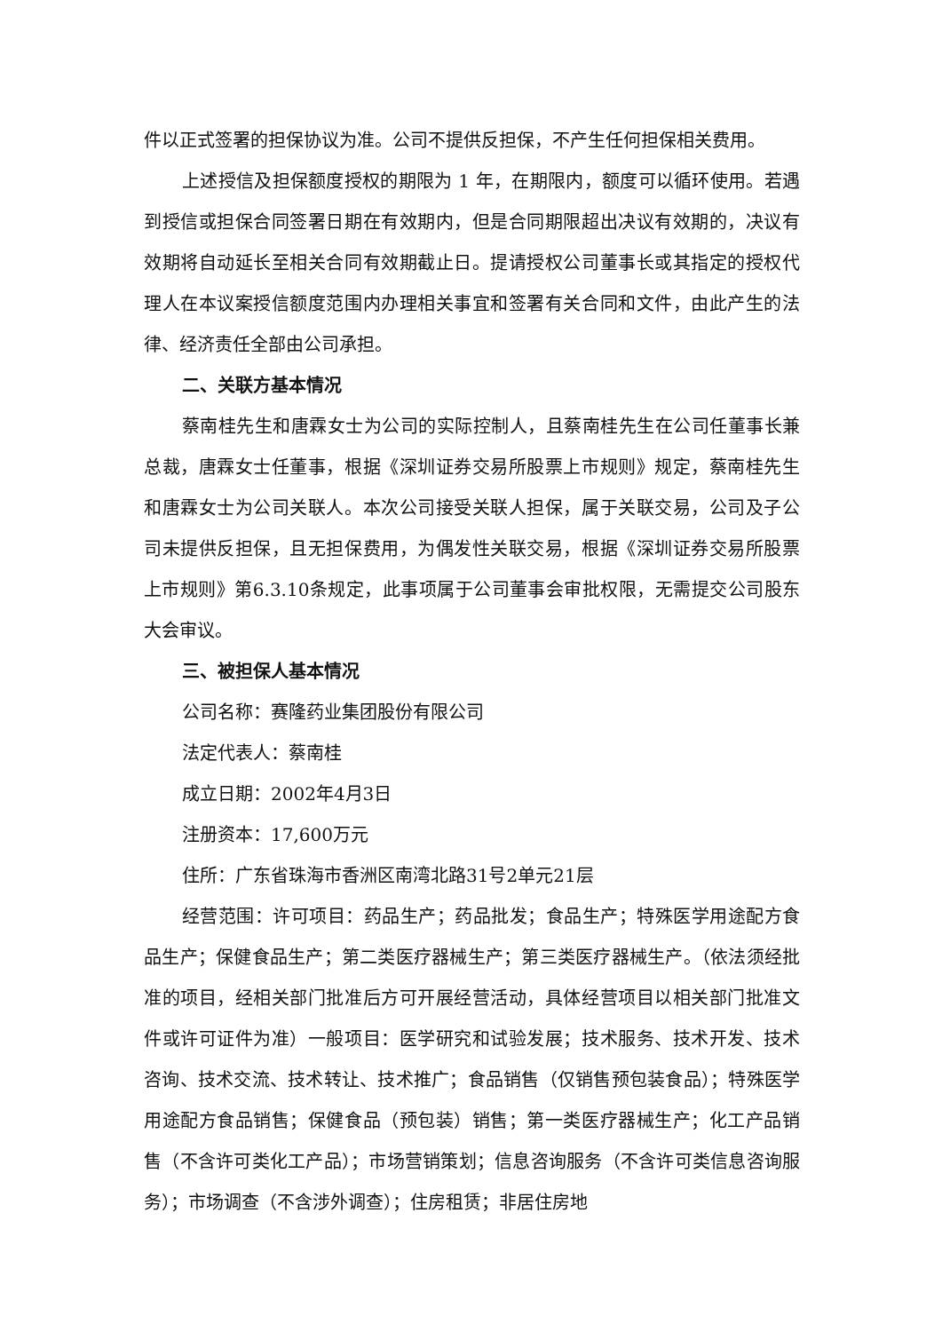件以正式签署的担保协议为准。公司不提供反担保，不产生任何担保相关费用。
上述授信及担保额度授权的期限为 1 年，在期限内，额度可以循环使用。若遇到授信或担保合同签署日期在有效期内，但是合同期限超出决议有效期的，决议有效期将自动延长至相关合同有效期截止日。提请授权公司董事长或其指定的授权代理人在本议案授信额度范围内办理相关事宜和签署有关合同和文件，由此产生的法律、经济责任全部由公司承担。
二、关联方基本情况
蔡南桂先生和唐霖女士为公司的实际控制人，且蔡南桂先生在公司任董事长兼总裁，唐霖女士任董事，根据《深圳证券交易所股票上市规则》规定，蔡南桂先生和唐霖女士为公司关联人。本次公司接受关联人担保，属于关联交易，公司及子公司未提供反担保，且无担保费用，为偶发性关联交易，根据《深圳证券交易所股票上市规则》第6.3.10条规定，此事项属于公司董事会审批权限，无需提交公司股东大会审议。
三、被担保人基本情况
公司名称：赛隆药业集团股份有限公司
法定代表人：蔡南桂
成立日期：2002年4月3日
注册资本：17,600万元
住所：广东省珠海市香洲区南湾北路31号2单元21层
经营范围：许可项目：药品生产；药品批发；食品生产；特殊医学用途配方食品生产；保健食品生产；第二类医疗器械生产；第三类医疗器械生产。（依法须经批准的项目，经相关部门批准后方可开展经营活动，具体经营项目以相关部门批准文件或许可证件为准）一般项目：医学研究和试验发展；技术服务、技术开发、技术咨询、技术交流、技术转让、技术推广；食品销售（仅销售预包装食品）；特殊医学用途配方食品销售；保健食品（预包装）销售；第一类医疗器械生产；化工产品销售（不含许可类化工产品）；市场营销策划；信息咨询服务（不含许可类信息咨询服务）；市场调查（不含涉外调查）；住房租赁；非居住房地